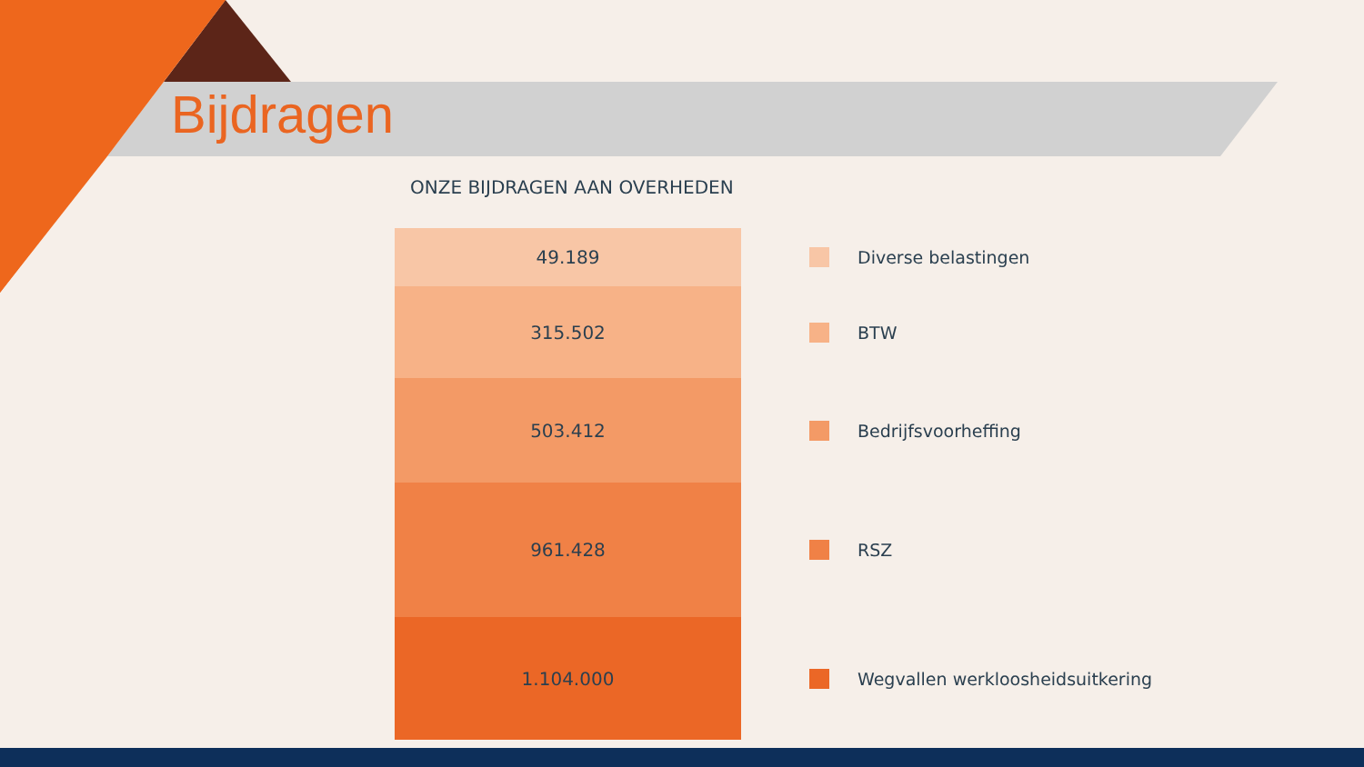Bijdragen
ONZE BIJDRAGEN AAN OVERHEDEN
49.189
Diverse belastingen
315.502
BTW
503.412
Bedrijfsvoorheffing
961.428
RSZ
1.104.000
Wegvallen werkloosheidsuitkering